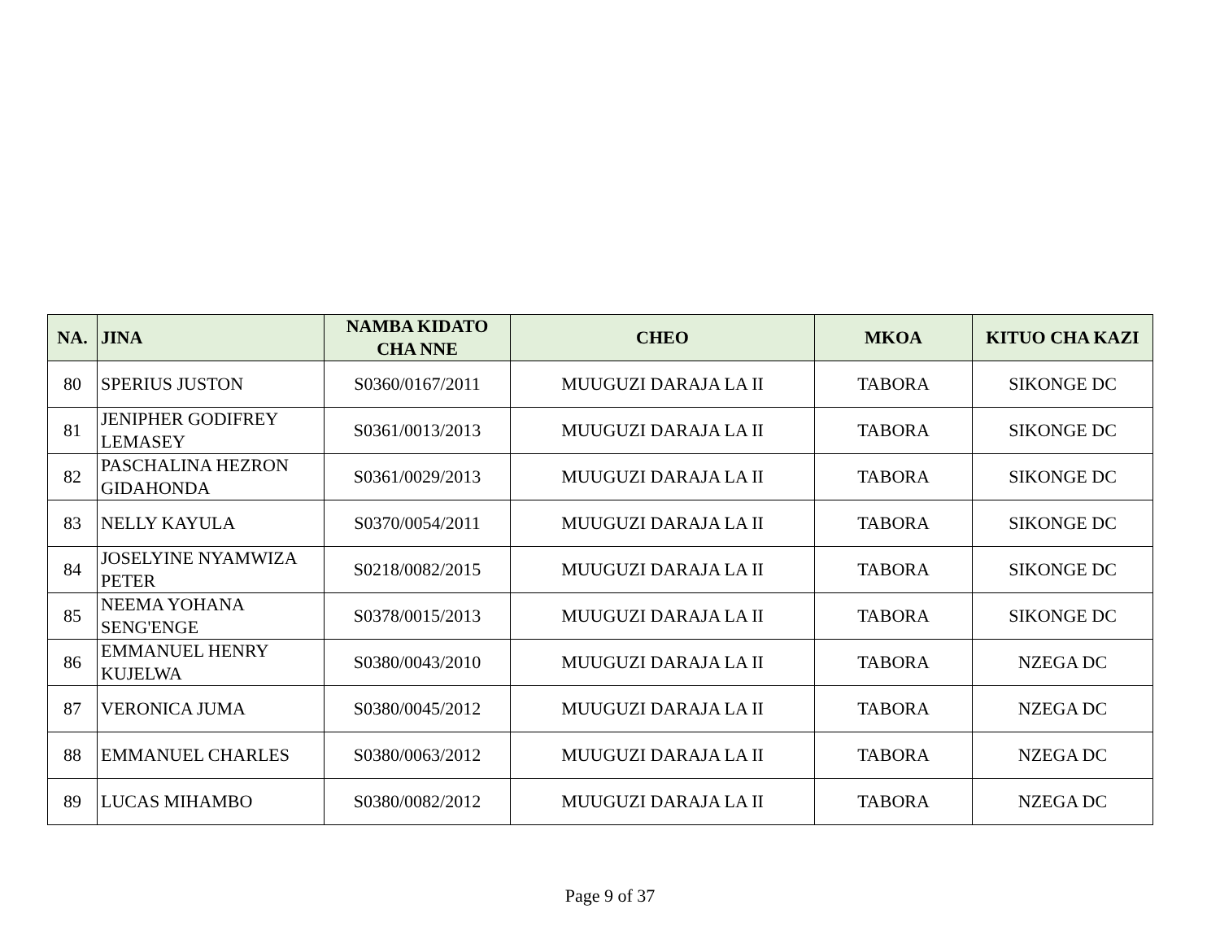| NA. | JINA | NAMBA KIDATO CHA NNE | CHEO | MKOA | KITUO CHA KAZI |
| --- | --- | --- | --- | --- | --- |
| 80 | SPERIUS JUSTON | S0360/0167/2011 | MUUGUZI DARAJA LA II | TABORA | SIKONGE DC |
| 81 | JENIPHER GODIFREY LEMASEY | S0361/0013/2013 | MUUGUZI DARAJA LA II | TABORA | SIKONGE DC |
| 82 | PASCHALINA HEZRON GIDAHONDA | S0361/0029/2013 | MUUGUZI DARAJA LA II | TABORA | SIKONGE DC |
| 83 | NELLY KAYULA | S0370/0054/2011 | MUUGUZI DARAJA LA II | TABORA | SIKONGE DC |
| 84 | JOSELYINE NYAMWIZA PETER | S0218/0082/2015 | MUUGUZI DARAJA LA II | TABORA | SIKONGE DC |
| 85 | NEEMA YOHANA SENG'ENGE | S0378/0015/2013 | MUUGUZI DARAJA LA II | TABORA | SIKONGE DC |
| 86 | EMMANUEL HENRY KUJELWA | S0380/0043/2010 | MUUGUZI DARAJA LA II | TABORA | NZEGA DC |
| 87 | VERONICA JUMA | S0380/0045/2012 | MUUGUZI DARAJA LA II | TABORA | NZEGA DC |
| 88 | EMMANUEL CHARLES | S0380/0063/2012 | MUUGUZI DARAJA LA II | TABORA | NZEGA DC |
| 89 | LUCAS MIHAMBO | S0380/0082/2012 | MUUGUZI DARAJA LA II | TABORA | NZEGA DC |
Page 9 of 37